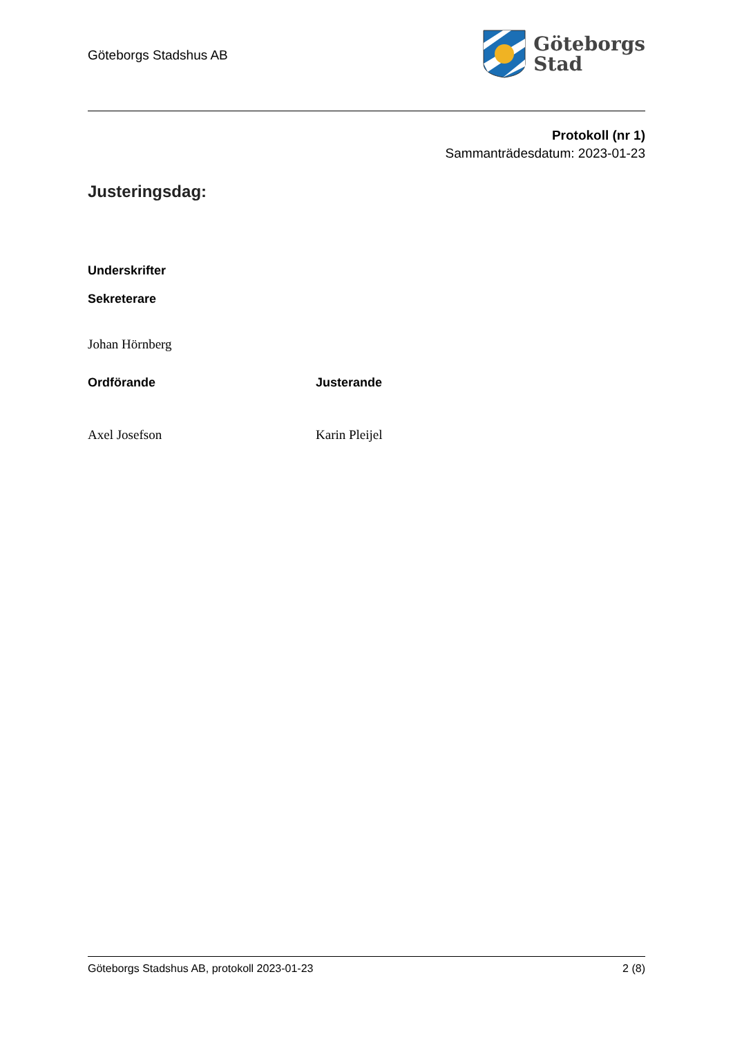Göteborgs Stadshus AB
Göteborgs
Stad
Protokoll (nr 1)
Sammanträdesdatum: 2023-01-23
Justeringsdag:
Underskrifter
Sekreterare
Johan Hörnberg
Ordförande Justerande
Axel Josefson Karin Pleijel
Göteborgs Stadshus AB, protokoll 2023-01-23 2 (8)